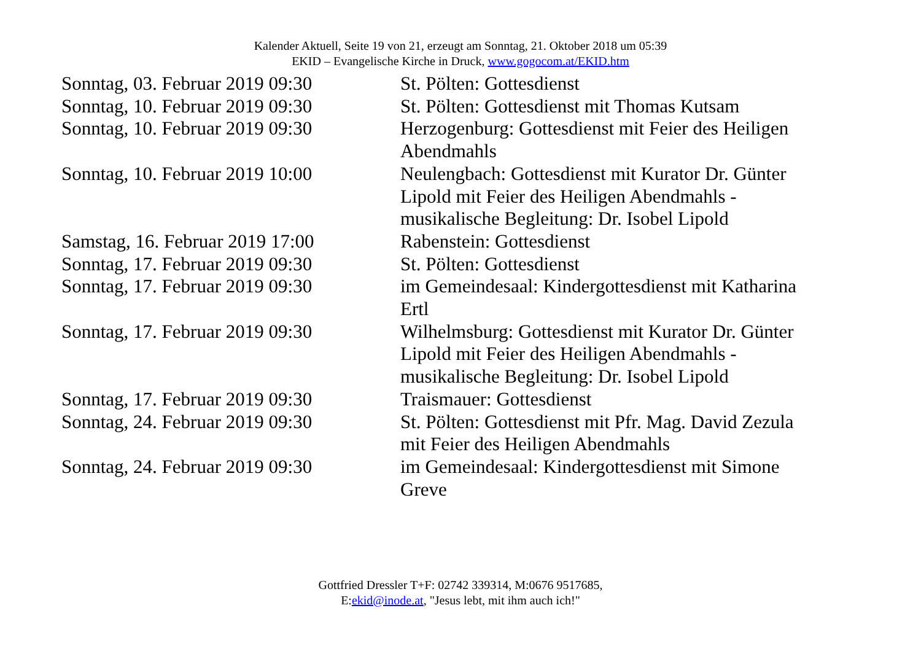Kalender Aktuell, Seite 19 von 21, erzeugt am Sonntag, 21. Oktober 2018 um 05:39
EKID – Evangelische Kirche in Druck, www.gogocom.at/EKID.htm
| Sonntag, 03. Februar 2019 09:30 | St. Pölten: Gottesdienst |
| Sonntag, 10. Februar 2019 09:30 | St. Pölten: Gottesdienst mit Thomas Kutsam |
| Sonntag, 10. Februar 2019 09:30 | Herzogenburg: Gottesdienst mit Feier des Heiligen Abendmahls |
| Sonntag, 10. Februar 2019 10:00 | Neulengbach: Gottesdienst mit Kurator Dr. Günter Lipold mit Feier des Heiligen Abendmahls - musikalische Begleitung: Dr. Isobel Lipold |
| Samstag, 16. Februar 2019 17:00 | Rabenstein: Gottesdienst |
| Sonntag, 17. Februar 2019 09:30 | St. Pölten: Gottesdienst |
| Sonntag, 17. Februar 2019 09:30 | im Gemeindesaal: Kindergottesdienst mit Katharina Ertl |
| Sonntag, 17. Februar 2019 09:30 | Wilhelmsburg: Gottesdienst mit Kurator Dr. Günter Lipold mit Feier des Heiligen Abendmahls - musikalische Begleitung: Dr. Isobel Lipold |
| Sonntag, 17. Februar 2019 09:30 | Traismauer: Gottesdienst |
| Sonntag, 24. Februar 2019 09:30 | St. Pölten: Gottesdienst mit Pfr. Mag. David Zezula mit Feier des Heiligen Abendmahls |
| Sonntag, 24. Februar 2019 09:30 | im Gemeindesaal: Kindergottesdienst mit Simone Greve |
Gottfried Dressler T+F: 02742 339314, M:0676 9517685,
E:ekid@inode.at, "Jesus lebt, mit ihm auch ich!"